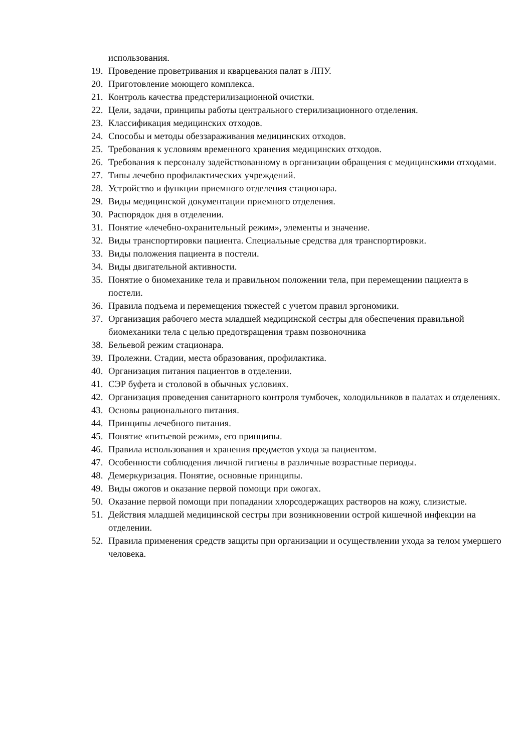использования.
19. Проведение проветривания и кварцевания палат в ЛПУ.
20. Приготовление моющего комплекса.
21. Контроль качества предстерилизационной очистки.
22. Цели, задачи, принципы работы центрального стерилизационного отделения.
23. Классификация медицинских отходов.
24. Способы и методы обеззараживания медицинских отходов.
25. Требования к условиям временного хранения медицинских отходов.
26. Требования к персоналу задействованному в организации обращения с медицинскими отходами.
27. Типы лечебно профилактических учреждений.
28. Устройство и функции приемного отделения стационара.
29. Виды медицинской документации приемного отделения.
30. Распорядок дня в отделении.
31. Понятие «лечебно-охранительный режим», элементы и значение.
32. Виды транспортировки пациента. Специальные средства для транспортировки.
33. Виды положения пациента в постели.
34. Виды двигательной активности.
35. Понятие о биомеханике тела и правильном положении тела, при перемещении пациента в постели.
36. Правила подъема и перемещения тяжестей с учетом правил эргономики.
37. Организация рабочего места младшей медицинской сестры для обеспечения правильной биомеханики тела с целью предотвращения травм позвоночника
38. Бельевой режим стационара.
39. Пролежни. Стадии, места образования, профилактика.
40. Организация питания пациентов в отделении.
41. СЭР буфета и столовой в обычных условиях.
42. Организация проведения санитарного контроля тумбочек, холодильников в палатах и отделениях.
43. Основы рационального питания.
44. Принципы лечебного питания.
45. Понятие «питьевой режим», его принципы.
46. Правила использования и хранения предметов ухода за пациентом.
47. Особенности соблюдения личной гигиены в различные возрастные периоды.
48. Демеркуризация. Понятие, основные принципы.
49. Виды ожогов и оказание первой помощи при ожогах.
50. Оказание первой помощи при попадании хлорсодержащих растворов на кожу, слизистые.
51. Действия младшей медицинской сестры при возникновении острой кишечной инфекции на отделении.
52. Правила применения средств защиты при организации и осуществлении ухода за телом умершего человека.